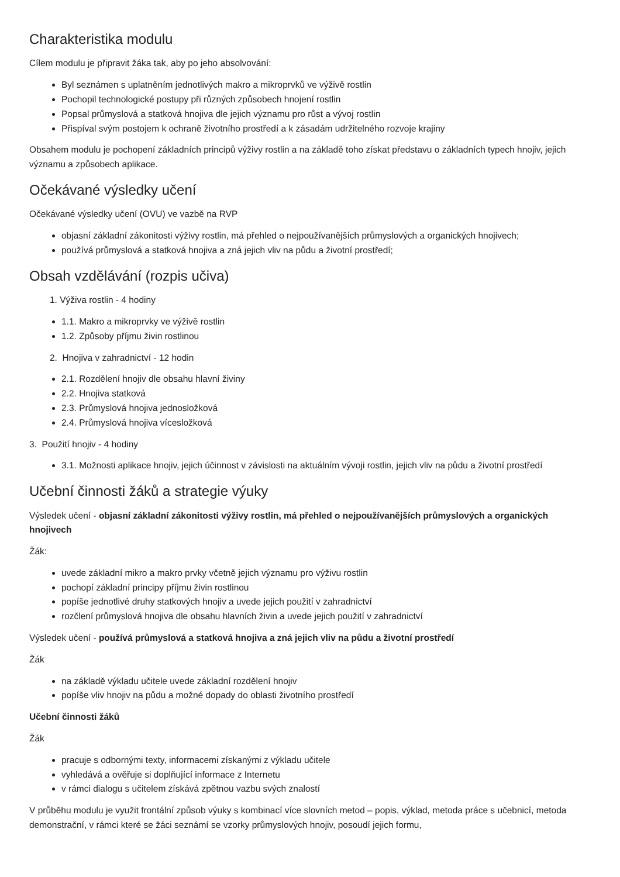Charakteristika modulu
Cílem modulu je připravit žáka tak, aby po jeho absolvování:
Byl seznámen s uplatněním jednotlivých makro a mikroprvků ve výživě rostlin
Pochopil technologické postupy při různých způsobech hnojení rostlin
Popsal průmyslová a statková hnojiva dle jejich významu pro růst a vývoj rostlin
Přispíval svým postojem k ochraně životního prostředí a k zásadám udržitelného rozvoje krajiny
Obsahem modulu je pochopení základních principů výživy rostlin a na základě toho získat představu o základních typech hnojiv, jejich významu a způsobech aplikace.
Očekávané výsledky učení
Očekávané výsledky učení (OVU) ve vazbě na RVP
objasní základní zákonitosti výživy rostlin, má přehled o nejpoužívanějších průmyslových a organických hnojivech;
používá průmyslová a statková hnojiva a zná jejich vliv na půdu a životní prostředí;
Obsah vzdělávání (rozpis učiva)
1. Výživa rostlin - 4 hodiny
1.1. Makro a mikroprvky ve výživě rostlin
1.2. Způsoby příjmu živin rostlinou
2. Hnojiva v zahradnictví - 12 hodin
2.1. Rozdělení hnojiv dle obsahu hlavní živiny
2.2. Hnojiva statková
2.3. Průmyslová hnojiva jednosložková
2.4. Průmyslová hnojiva vícesložková
3. Použití hnojiv - 4 hodiny
3.1. Možnosti aplikace hnojiv, jejich účinnost v závislosti na aktuálním vývoji rostlin, jejich vliv na půdu a životní prostředí
Učební činnosti žáků a strategie výuky
Výsledek učení - objasní základní zákonitosti výživy rostlin, má přehled o nejpoužívanějších průmyslových a organických hnojivech
Žák:
uvede základní mikro a makro prvky včetně jejich významu pro výživu rostlin
pochopí základní principy příjmu živin rostlinou
popíše jednotlivé druhy statkových hnojiv a uvede jejich použití v zahradnictví
rozčlení průmyslová hnojiva dle obsahu hlavních živin a uvede jejich použití v zahradnictví
Výsledek učení - používá průmyslová a statková hnojiva a zná jejich vliv na půdu a životní prostředí
Žák
na základě výkladu učitele uvede základní rozdělení hnojiv
popíše vliv hnojiv na půdu a možné dopady do oblasti životního prostředí
Učební činnosti žáků
Žák
pracuje s odbornými texty, informacemi získanými z výkladu učitele
vyhledává a ověřuje si doplňující informace z Internetu
v rámci dialogu s učitelem získává zpětnou vazbu svých znalostí
V průběhu modulu je využit frontální způsob výuky s kombinací více slovních metod – popis, výklad, metoda práce s učebnicí, metoda demonstrační, v rámci které se žáci seznámí se vzorky průmyslových hnojiv, posoudí jejich formu,